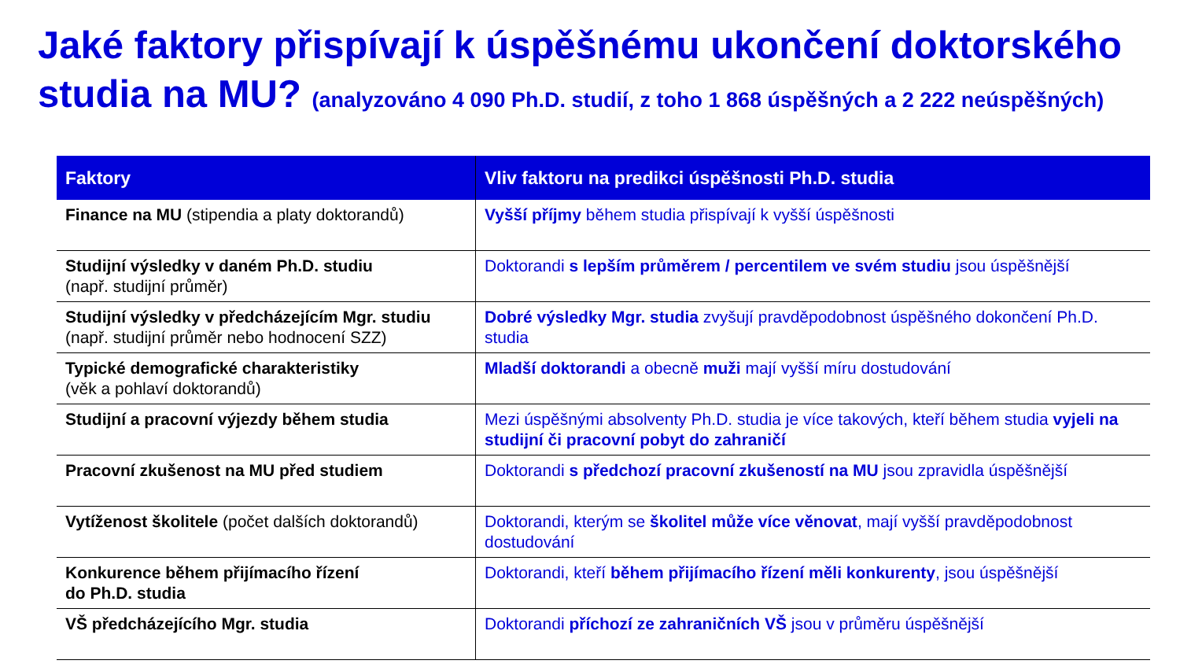Jaké faktory přispívají k úspěšnému ukončení doktorského studia na MU? (analyzováno 4 090 Ph.D. studií, z toho 1 868 úspěšných a 2 222 neúspěšných)
| Faktory | Vliv faktoru na predikci úspěšnosti Ph.D. studia |
| --- | --- |
| Finance na MU (stipendia a platy doktorandů) | Vyšší příjmy během studia přispívají k vyšší úspěšnosti |
| Studijní výsledky v daném Ph.D. studiu (např. studijní průměr) | Doktorandi s lepším průměrem / percentilem ve svém studiu jsou úspěšnější |
| Studijní výsledky v předcházejícím Mgr. studiu (např. studijní průměr nebo hodnocení SZZ) | Dobré výsledky Mgr. studia zvyšují pravděpodobnost úspěšného dokončení Ph.D. studia |
| Typické demografické charakteristiky (věk a pohlaví doktorandů) | Mladší doktorandi a obecně muži mají vyšší míru dostudování |
| Studijní a pracovní výjezdy během studia | Mezi úspěšnými absolventy Ph.D. studia je více takových, kteří během studia vyjeli na studijní či pracovní pobyt do zahraničí |
| Pracovní zkušenost na MU před studiem | Doktorandi s předchozí pracovní zkušeností na MU jsou zpravidla úspěšnější |
| Vytíženost školitele (počet dalších doktorandů) | Doktorandi, kterým se školitel může více věnovat , mají vyšší pravděpodobnost dostudování |
| Konkurence během přijímacího řízení do Ph.D. studia | Doktorandi, kteří během přijímacího řízení měli konkurenty , jsou úspěšnější |
| VŠ předcházejícího Mgr. studia | Doktorandi příchozí ze zahraničních VŠ jsou v průměru úspěšnější |